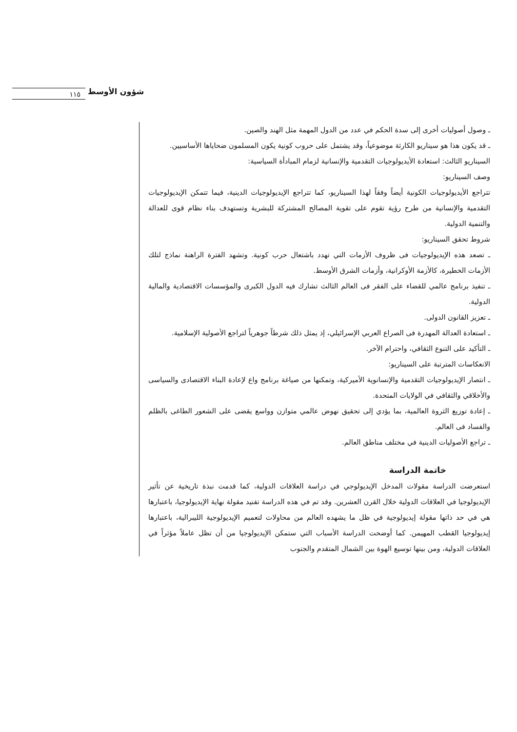شؤون الأوسط
١١٥
ـ وصول أصوليات أخرى إلى سدة الحكم في عدد من الدول المهمة مثل الهند والصين.
ـ قد يكون هذا هو سيناريو الكارثة موضوعياً، وقد يشتمل على حروب كونية يكون المسلمون ضحاياها الأساسيين.
السيناريو الثالث: استعادة الأيديولوجيات التقدمية والإنسانية لزمام المبادأة السياسية:
وصف السيناريو:
تتراجع الأيديولوجيات الكونية أيضاً وفقاً لهذا السيناريو، كما تتراجع الإيديولوجيات الدينية، فيما تتمكن الإيديولوجيات التقدمية والإنسانية من طرح رؤية تقوم على تقوية المصالح المشتركة للبشرية وتستهدف بناء نظام قوى للعدالة والتنمية الدولية.
شروط تحقق السيناريو:
ـ تصعد هذه الإيديولوجيات فى ظروف الأزمات التي تهدد باشتعال حرب كونية. وتشهد الفترة الراهنة نماذج لتلك الأزمات الخطيرة، كالأزمة الأوكرانية، وأزمات الشرق الأوسط.
ـ تنفيذ برنامج عالمي للقضاء على الفقر فى العالم الثالث تشارك فيه الدول الكبرى والمؤسسات الاقتصادية والمالية الدولية.
ـ تعزيز القانون الدولى.
ـ استعادة العدالة المهدرة فى الصراع العربي الإسرائيلي، إذ يمثل ذلك شرطاً جوهرياً لتراجع الأصولية الإسلامية.
ـ التأكيد على التنوع الثقافي، واحترام الآخر.
الانعكاسات المترتبة على السيناريو:
ـ انتصار الإيديولوجيات التقدمية والإنسانوية الأميركية، وتمكنها من صياغة برنامج واع لإعادة البناء الاقتصادى والسياسى والأخلاقي والثقافي في الولايات المتحدة.
ـ إعادة توزيع الثروة العالمية، بما يؤدي إلى تحقيق نهوض عالمي متوازن وواسع يقضى على الشعور الطاغى بالظلم والفساد فى العالم.
ـ تراجع الأصوليات الدينية في مختلف مناطق العالم.
خاتمة الدراسة
استعرضت الدراسة مقولات المدخل الإيديولوجي في دراسة العلاقات الدولية، كما قدمت نبذة تاريخية عن تأثير الإيديولوجيا في العلاقات الدولية خلال القرن العشرين. وقد تم في هذه الدراسة تفنيد مقولة نهاية الإيديولوجيا، باعتبارها هي في حد ذاتها مقولة إيديولوجية في ظل ما يشهده العالم من محاولات لتعميم الإيديولوجية الليبرالية، باعتبارها إيديولوجيا القطب المهيمن. كما أوضحت الدراسة الأسباب التي ستمكن الإيديولوجيا من أن تظل عاملاً مؤثراً في العلاقات الدولية، ومن بينها توسيع الهوة بين الشمال المتقدم والجنوب